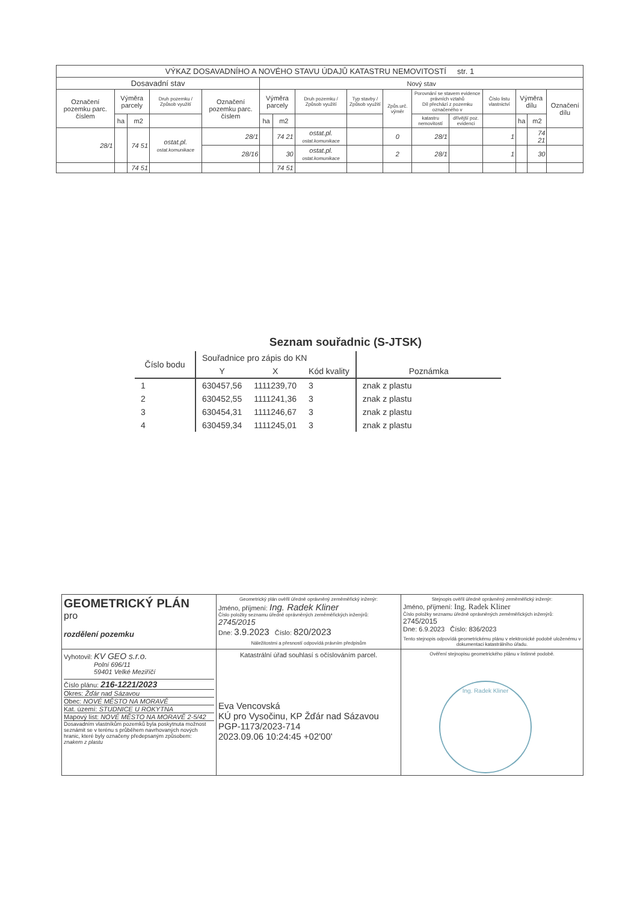| VÝKAZ DOSAVADNÍHO A NOVÉHO STAVU ÚDAJŮ KATASTRU NEMOVITOSTÍ str. 1 | | | | | | | | | | | | | | | |
| --- | --- | --- | --- | --- | --- | --- | --- | --- | --- | --- | --- | --- | --- | --- | --- |
| Dosavadní stav | | | | | Nový stav | | | | | | | | | | |
| Označení pozemku parc. číslem | Výměra parcely | | Druh pozemku / Způsob využití | Označení pozemku parc. číslem | Výměra parcely | | Druh pozemku / Způsob využití | Typ stavby / Způsob využití | Způs.urč. výměr | Porovnání se stavem evidence právních vztahů Díl přechází z pozemku označeného v | | Číslo listu vlastnictví | Výměra dílu | | Označení dílu |
| | ha | m2 | | | ha | m2 | | | | katastru nemovitostí | dřívější poz. evidenci | | ha | m2 | |
| 28/1 | | 74 51 | ostat.pl. ostat.komunikace | 28/1 | | 74 21 | ostat.pl. ostat.komunikace | | 0 | 28/1 | | 1 | | 74 21 | |
| | | | | 28/16 | | 30 | ostat.pl. ostat.komunikace | | 2 | 28/1 | | 1 | | 30 | |
| | | 74 51 | | | | 74 51 | | | | | | | | | |
Seznam souřadnic (S-JTSK)
| Číslo bodu | Souřadnice pro zápis do KN | | | Poznámka |
| --- | --- | --- | --- | --- |
| | Y | X | Kód kvality | |
| 1 | 630457,56 | 1111239,70 | 3 | znak z plastu |
| 2 | 630452,55 | 1111241,36 | 3 | znak z plastu |
| 3 | 630454,31 | 1111246,67 | 3 | znak z plastu |
| 4 | 630459,34 | 1111245,01 | 3 | znak z plastu |
| GEOMETRICKÝ PLÁN pro rozdělení pozemku | Geometrický plán ověřil úředně oprávněný zeměměřický inženýr: Jméno, příjmení: Ing. Radek Kliner Číslo položky seznamu úředně oprávněných zeměměřických inženýrů: 2745/2015 Dne: 3.9.2023 Číslo: 820/2023 Náležitostmi a přesností odpovídá právním předpisům | Stejnopis ověřil úředně oprávněný zeměměřický inženýr: Jméno, příjmení: Ing. Radek Kliner Číslo položky seznamu úředně oprávněných zeměměřických inženýrů: 2745/2015 Dne: 6.9.2023 Číslo: 836/2023 Tento stejnopis odpovídá geometrickému plánu v elektronické podobě uloženému v dokumentaci katastrálního úřadu. |
| Vyhotovil: KV GEO s.r.o. Polní 696/11 59401 Velké Meziříčí Číslo plánu: 216-1221/2023 Okres: Žďár nad Sázavou Obec: NOVÉ MĚSTO NA MORAVĚ Kat. území: STUDNICE U ROKYTNA Mapový list: NOVÉ MĚSTO NA MORAVĚ 2-5/42 Dosavadním vlastníkům pozemků byla poskytnuta možnost seznámit se v terénu s průběhem navrhovaných nových hranic, které byly označeny předepsaným způsobem: znakem z plastu | Katastrální úřad souhlasí s očíslováním parcel. Eva Vencovská KÚ pro Vysočinu, KP Žďár nad Sázavou PGP-1173/2023-714 2023.09.06 10:24:45 +02'00' | Ověření stejnopisu geometrického plánu v listinné podobě. Ing. Radek Kliner |